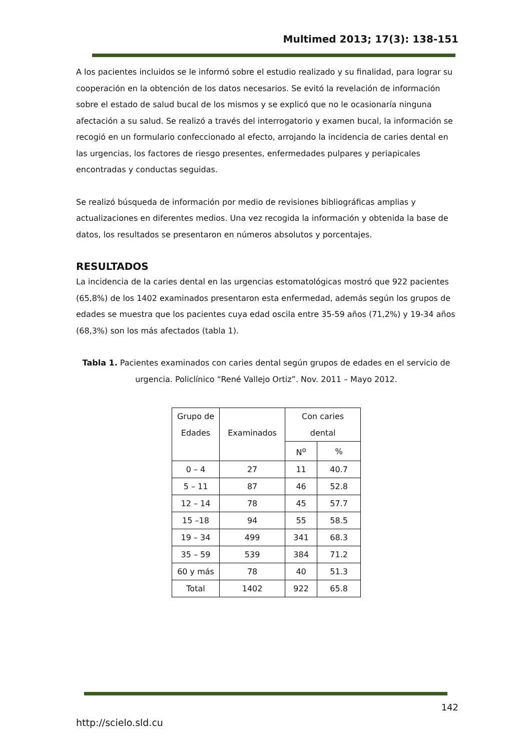Multimed 2013; 17(3): 138-151
A los pacientes incluidos se le informó sobre el estudio realizado y su finalidad, para lograr su cooperación en la obtención de los datos necesarios. Se evitó la revelación de información sobre el estado de salud bucal de los mismos y se explicó que no le ocasionaría ninguna afectación a su salud. Se realizó a través del interrogatorio y examen bucal, la información se recogió en un formulario confeccionado al efecto, arrojando la incidencia de caries dental en las urgencias, los factores de riesgo presentes, enfermedades pulpares y periapicales encontradas y conductas seguidas.
Se realizó búsqueda de información por medio de revisiones bibliográficas amplias y actualizaciones en diferentes medios. Una vez recogida la información y obtenida la base de datos, los resultados se presentaron en números absolutos y porcentajes.
RESULTADOS
La incidencia de la caries dental en las urgencias estomatológicas mostró que 922 pacientes (65,8%) de los 1402 examinados presentaron esta enfermedad, además según los grupos de edades se muestra que los pacientes cuya edad oscila entre 35-59 años (71,2%) y 19-34 años (68,3%) son los más afectados (tabla 1).
Tabla 1. Pacientes examinados con caries dental según grupos de edades en el servicio de urgencia. Policlínico “René Vallejo Ortiz”. Nov. 2011 – Mayo 2012.
| Grupo de Edades | Examinados | Con caries dental | |
| --- | --- | --- | --- |
| | | N<sup>o</sup> | % |
| 0 – 4 | 27 | 11 | 40.7 |
| 5 – 11 | 87 | 46 | 52.8 |
| 12 – 14 | 78 | 45 | 57.7 |
| 15 –18 | 94 | 55 | 58.5 |
| 19 – 34 | 499 | 341 | 68.3 |
| 35 – 59 | 539 | 384 | 71.2 |
| 60 y más | 78 | 40 | 51.3 |
| Total | 1402 | 922 | 65.8 |
142
http://scielo.sld.cu